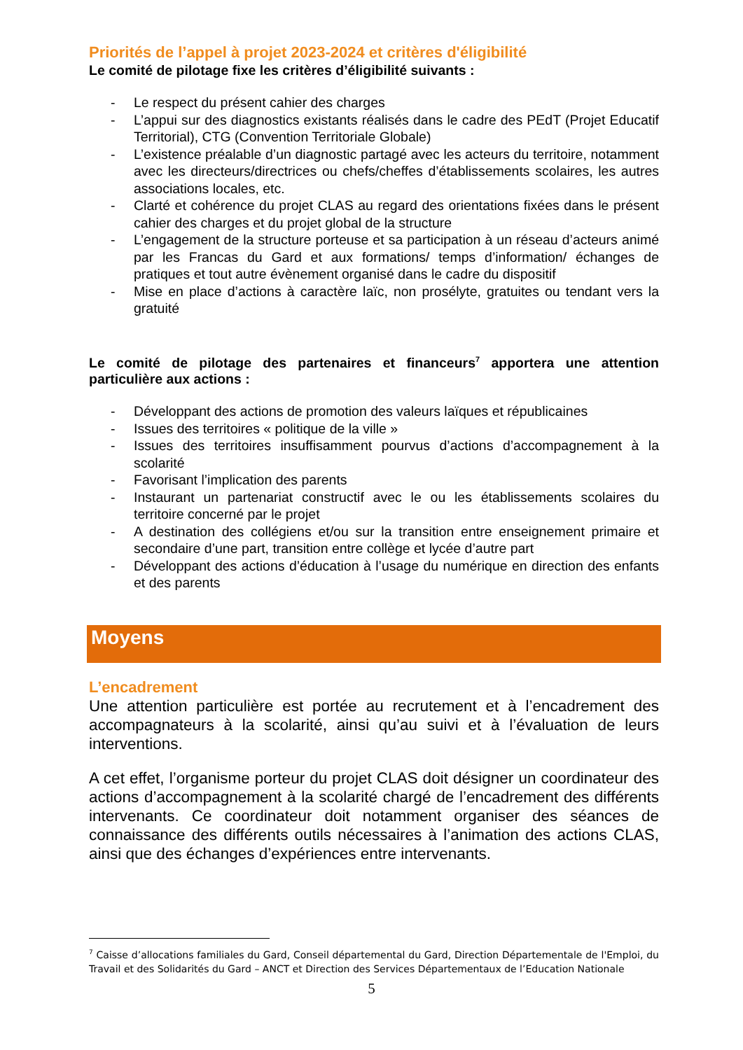Priorités de l’appel à projet 2023-2024 et critères d'éligibilité
Le comité de pilotage fixe les critères d’éligibilité suivants :
- Le respect du présent cahier des charges
- L’appui sur des diagnostics existants réalisés dans le cadre des PEdT (Projet Educatif Territorial), CTG (Convention Territoriale Globale)
- L’existence préalable d’un diagnostic partagé avec les acteurs du territoire, notamment avec les directeurs/directrices ou chefs/cheffes d’établissements scolaires, les autres associations locales, etc.
- Clarté et cohérence du projet CLAS au regard des orientations fixées dans le présent cahier des charges et du projet global de la structure
- L’engagement de la structure porteuse et sa participation à un réseau d’acteurs animé par les Francas du Gard et aux formations/ temps d’information/ échanges de pratiques et tout autre évènement organisé dans le cadre du dispositif
- Mise en place d’actions à caractère laïc, non prosélyte, gratuites ou tendant vers la gratuité
Le comité de pilotage des partenaires et financeurs<sup>7</sup> apportera une attention particulière aux actions :
- Développant des actions de promotion des valeurs laïques et républicaines
- Issues des territoires « politique de la ville »
- Issues des territoires insuffisamment pourvus d’actions d’accompagnement à la scolarité
- Favorisant l’implication des parents
- Instaurant un partenariat constructif avec le ou les établissements scolaires du territoire concerné par le projet
- A destination des collégiens et/ou sur la transition entre enseignement primaire et secondaire d’une part, transition entre collège et lycée d’autre part
- Développant des actions d’éducation à l’usage du numérique en direction des enfants et des parents
Moyens
L’encadrement
Une attention particulière est portée au recrutement et à l’encadrement des accompagnateurs à la scolarité, ainsi qu’au suivi et à l’évaluation de leurs interventions.
A cet effet, l’organisme porteur du projet CLAS doit désigner un coordinateur des actions d’accompagnement à la scolarité chargé de l’encadrement des différents intervenants. Ce coordinateur doit notamment organiser des séances de connaissance des différents outils nécessaires à l’animation des actions CLAS, ainsi que des échanges d’expériences entre intervenants.
<sup>7</sup> Caisse d’allocations familiales du Gard, Conseil départemental du Gard, Direction Départementale de l'Emploi, du Travail et des Solidarités du Gard – ANCT et Direction des Services Départementaux de l’Education Nationale
5